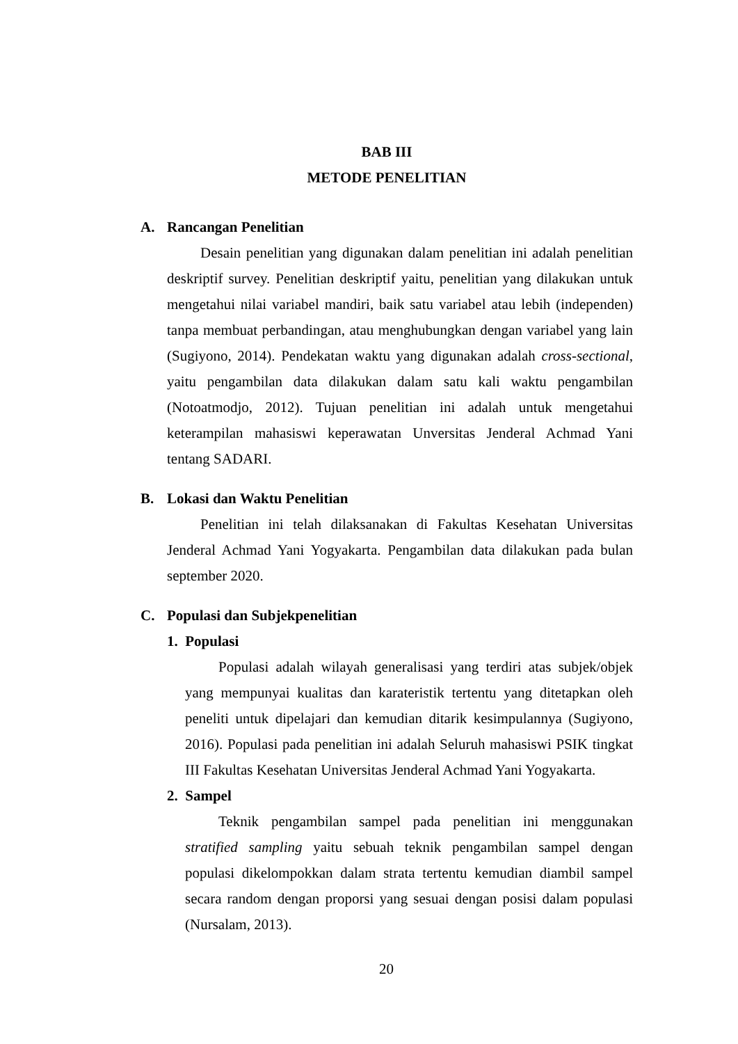BAB III
METODE PENELITIAN
A. Rancangan Penelitian
Desain penelitian yang digunakan dalam penelitian ini adalah penelitian deskriptif survey. Penelitian deskriptif yaitu, penelitian yang dilakukan untuk mengetahui nilai variabel mandiri, baik satu variabel atau lebih (independen) tanpa membuat perbandingan, atau menghubungkan dengan variabel yang lain (Sugiyono, 2014). Pendekatan waktu yang digunakan adalah cross-sectional, yaitu pengambilan data dilakukan dalam satu kali waktu pengambilan (Notoatmodjo, 2012). Tujuan penelitian ini adalah untuk mengetahui keterampilan mahasiswi keperawatan Unversitas Jenderal Achmad Yani tentang SADARI.
B. Lokasi dan Waktu Penelitian
Penelitian ini telah dilaksanakan di Fakultas Kesehatan Universitas Jenderal Achmad Yani Yogyakarta. Pengambilan data dilakukan pada bulan september 2020.
C. Populasi dan Subjekpenelitian
1. Populasi
Populasi adalah wilayah generalisasi yang terdiri atas subjek/objek yang mempunyai kualitas dan karateristik tertentu yang ditetapkan oleh peneliti untuk dipelajari dan kemudian ditarik kesimpulannya (Sugiyono, 2016). Populasi pada penelitian ini adalah Seluruh mahasiswi PSIK tingkat III Fakultas Kesehatan Universitas Jenderal Achmad Yani Yogyakarta.
2. Sampel
Teknik pengambilan sampel pada penelitian ini menggunakan stratified sampling yaitu sebuah teknik pengambilan sampel dengan populasi dikelompokkan dalam strata tertentu kemudian diambil sampel secara random dengan proporsi yang sesuai dengan posisi dalam populasi (Nursalam, 2013).
20